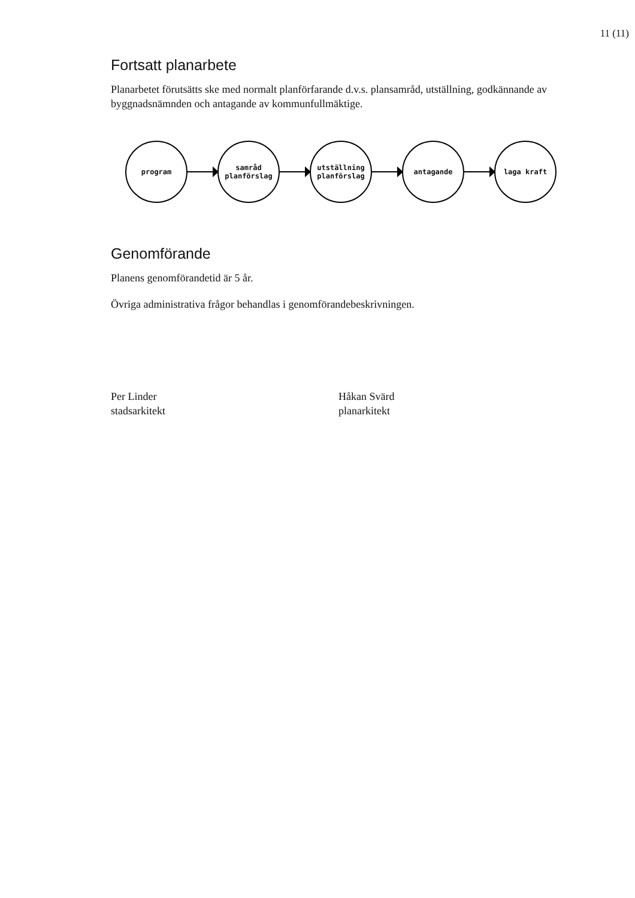11 (11)
Fortsatt planarbete
Planarbetet förutsätts ske med normalt planförfarande d.v.s. plansamråd, utställning, godkännande av byggnadsnämnden och antagande av kommunfullmäktige.
program
samråd
planförslag
utställning
planförslag
antagande laga kraft
Genomförande
Planens genomförandetid är 5 år.
Övriga administrativa frågor behandlas i genomförandebeskrivningen.
Per Linder
stadsarkitekt
Håkan Svärd
planarkitekt